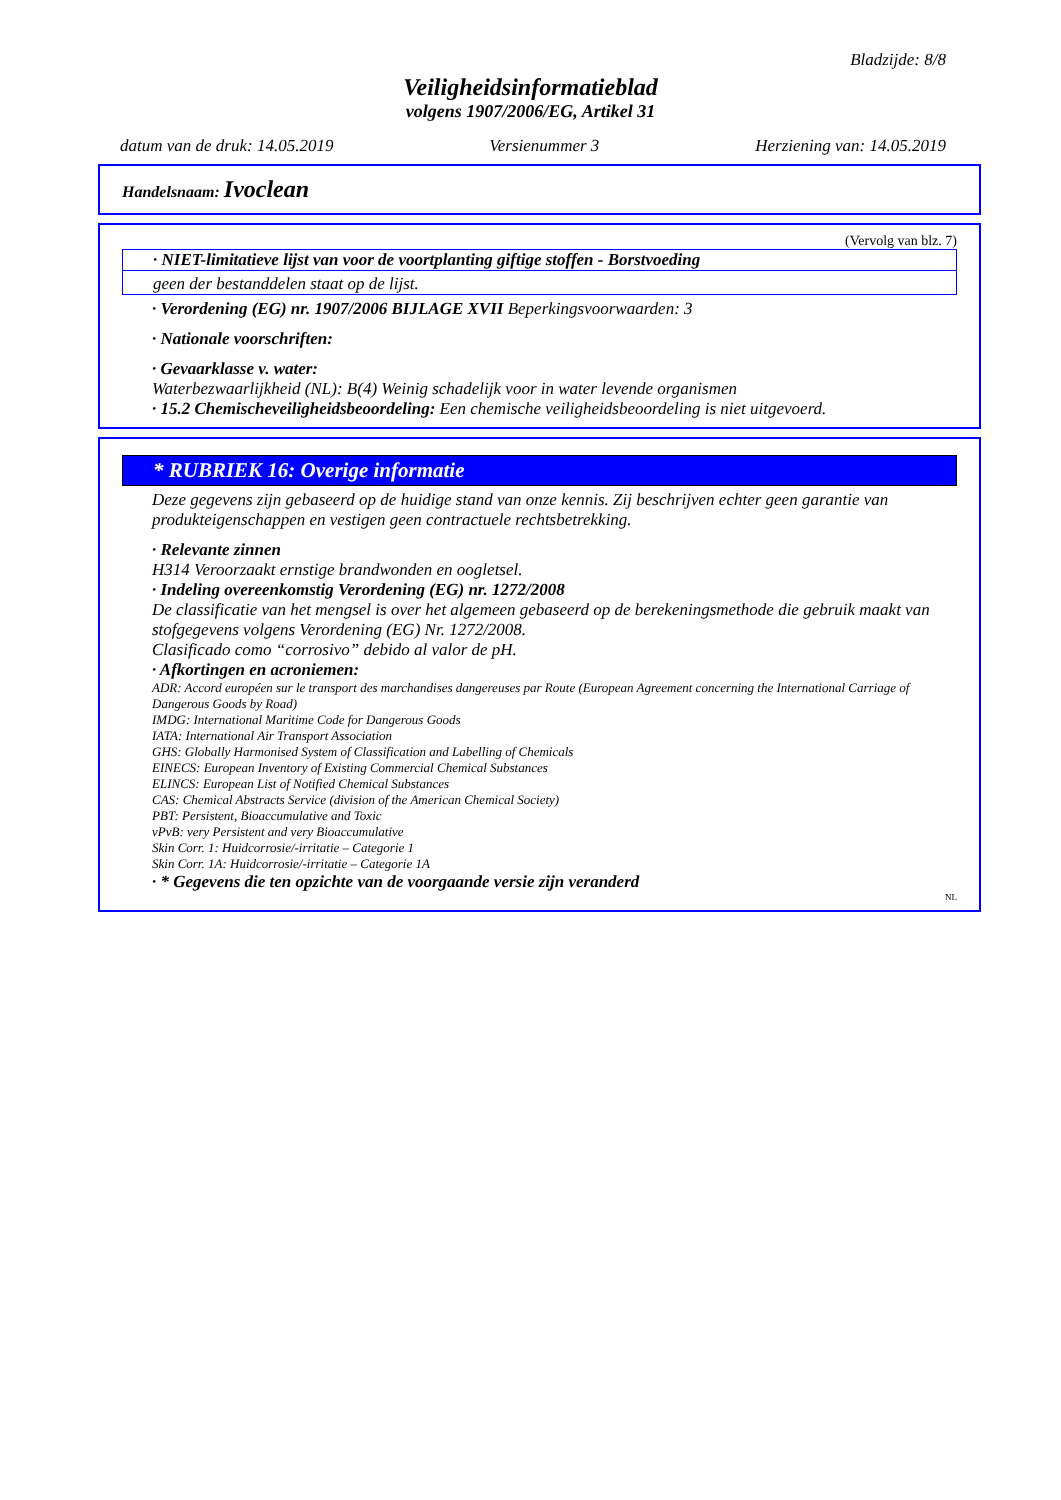Bladzijde: 8/8
Veiligheidsinformatieblad
volgens 1907/2006/EG, Artikel 31
datum van de druk: 14.05.2019 Versienummer 3 Herziening van: 14.05.2019
Handelsnaam: Ivoclean
(Vervolg van blz. 7)
· NIET-limitatieve lijst van voor de voortplanting giftige stoffen - Borstvoeding
geen der bestanddelen staat op de lijst.
· Verordening (EG) nr. 1907/2006 BIJLAGE XVII Beperkingsvoorwaarden: 3
· Nationale voorschriften:
· Gevaarklasse v. water:
Waterbezwaarlijkheid (NL): B(4) Weinig schadelijk voor in water levende organismen
· 15.2 Chemischeveiligheidsbeoordeling: Een chemische veiligheidsbeoordeling is niet uitgevoerd.
* RUBRIEK 16: Overige informatie
Deze gegevens zijn gebaseerd op de huidige stand van onze kennis. Zij beschrijven echter geen garantie van produkteigenschappen en vestigen geen contractuele rechtsbetrekking.
· Relevante zinnen
H314 Veroorzaakt ernstige brandwonden en oogletsel.
· Indeling overeenkomstig Verordening (EG) nr. 1272/2008
De classificatie van het mengsel is over het algemeen gebaseerd op de berekeningsmethode die gebruik maakt van stofgegevens volgens Verordening (EG) Nr. 1272/2008.
Clasificado como “corrosivo” debido al valor de pH.
· Afkortingen en acroniemen:
ADR: Accord européen sur le transport des marchandises dangereuses par Route (European Agreement concerning the International Carriage of Dangerous Goods by Road)
IMDG: International Maritime Code for Dangerous Goods
IATA: International Air Transport Association
GHS: Globally Harmonised System of Classification and Labelling of Chemicals
EINECS: European Inventory of Existing Commercial Chemical Substances
ELINCS: European List of Notified Chemical Substances
CAS: Chemical Abstracts Service (division of the American Chemical Society)
PBT: Persistent, Bioaccumulative and Toxic
vPvB: very Persistent and very Bioaccumulative
Skin Corr. 1: Huidcorrosie/-irritatie – Categorie 1
Skin Corr. 1A: Huidcorrosie/-irritatie – Categorie 1A
· * Gegevens die ten opzichte van de voorgaande versie zijn veranderd
NL